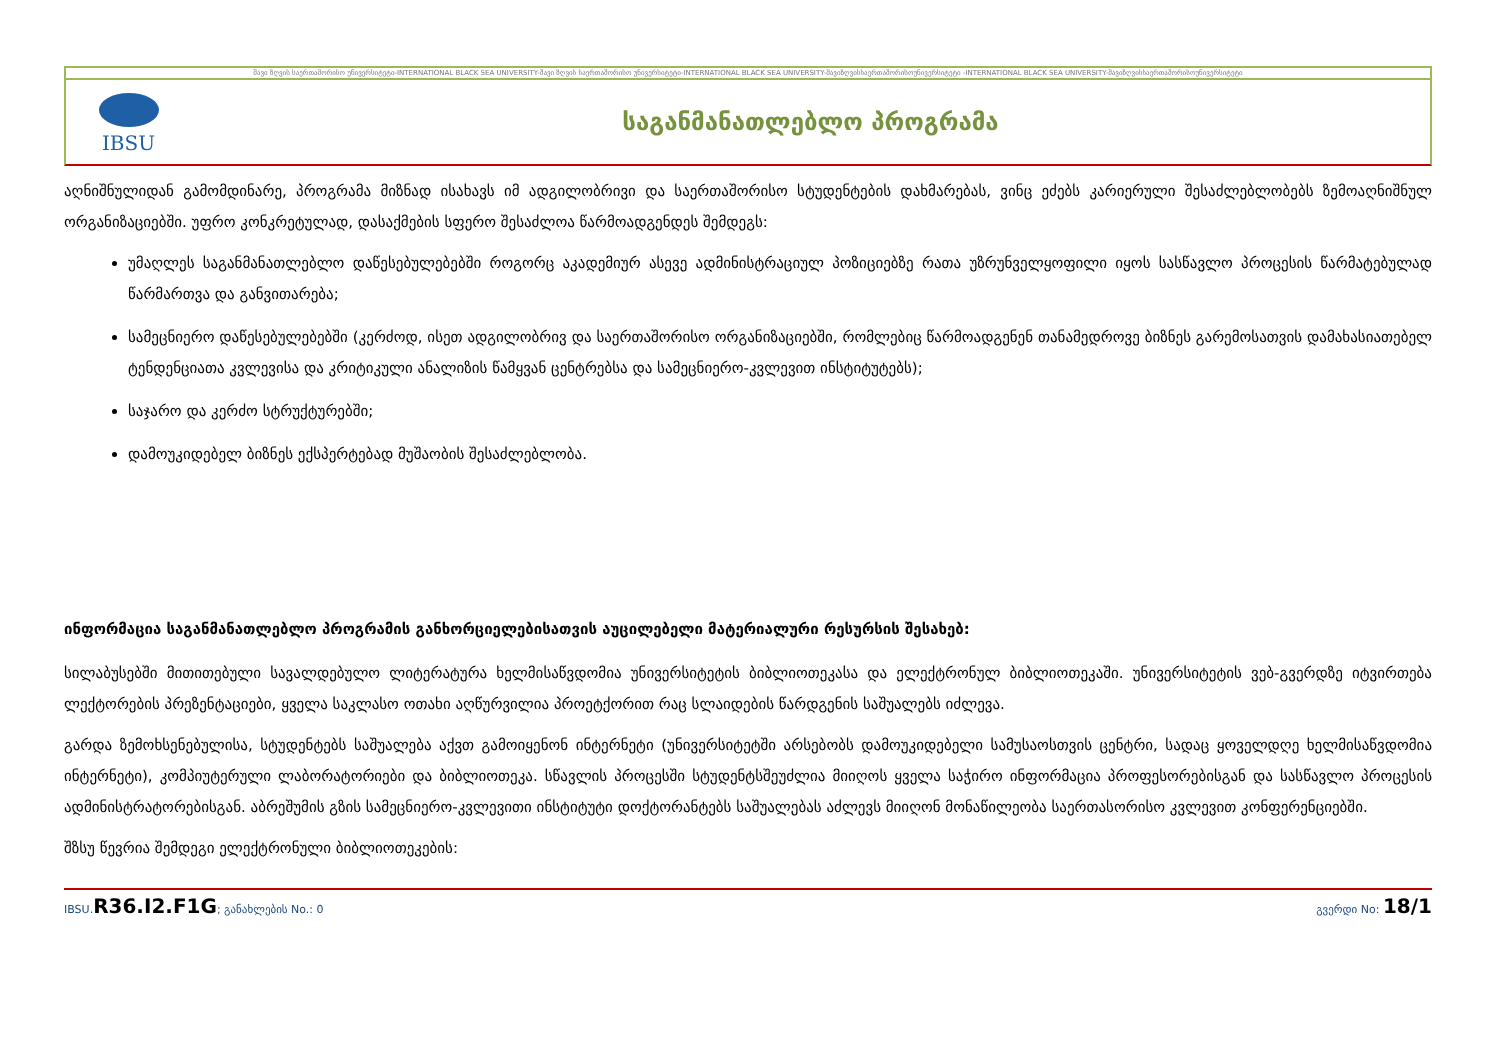შავი ზღვის საერთაშორისო უნივერსიტეტი-INTERNATIONAL BLACK SEA UNIVERSITY-შავი ზღვის საერთაშორისო უნივერსიტეტი-INTERNATIONAL BLACK SEA UNIVERSITY-შავიზღვისსაერთაშორისოუნივერსიტეტი -INTERNATIONAL BLACK SEA UNIVERSITY-შავიზღვისსაერთაშორისოუნივერსიტეტი
IBSU
საგანმანათლებლო პროგრამა
აღნიშნულიდან გამომდინარე, პროგრამა მიზნად ისახავს იმ ადგილობრივი და საერთაშორისო სტუდენტების დახმარებას, ვინც ეძებს კარიერული შესაძლებლობებს ზემოაღნიშნულ ორგანიზაციებში. უფრო კონკრეტულად, დასაქმების სფერო შესაძლოა წარმოადგენდეს შემდეგს:
უმაღლეს საგანმანათლებლო დაწესებულებებში როგორც აკადემიურ ასევე ადმინისტრაციულ პოზიციებზე რათა უზრუნველყოფილი იყოს სასწავლო პროცესის წარმატებულად წარმართვა და განვითარება;
სამეცნიერო დაწესებულებებში (კერძოდ, ისეთ ადგილობრივ და საერთაშორისო ორგანიზაციებში, რომლებიც წარმოადგენენ თანამედროვე ბიზნეს გარემოსათვის დამახასიათებელ ტენდენციათა კვლევისა და კრიტიკული ანალიზის წამყვან ცენტრებსა და სამეცნიერო-კვლევით ინსტიტუტებს);
საჯარო და კერძო სტრუქტურებში;
დამოუკიდებელ ბიზნეს ექსპერტებად მუშაობის შესაძლებლობა.
ინფორმაცია საგანმანათლებლო პროგრამის განხორციელებისათვის აუცილებელი მატერიალური რესურსის შესახებ:
სილაბუსებში მითითებული სავალდებულო ლიტერატურა ხელმისაწვდომია უნივერსიტეტის ბიბლიოთეკასა და ელექტრონულ ბიბლიოთეკაში. უნივერსიტეტის ვებ-გვერდზე იტვირთება ლექტორების პრეზენტაციები, ყველა საკლასო ოთახი აღწურვილია პროეტქორით რაც სლაიდების წარდგენის საშუალებს იძლევა.
გარდა ზემოხსენებულისა, სტუდენტებს საშუალება აქვთ გამოიყენონ ინტერნეტი (უნივერსიტეტში არსებობს დამოუკიდებელი სამუსაოსთვის ცენტრი, სადაც ყოველდღე ხელმისაწვდომია ინტერნეტი), კომპიუტერული ლაბორატორიები და ბიბლიოთეკა. სწავლის პროცესში სტუდენტსშეუძლია მიიღოს ყველა საჭირო ინფორმაცია პროფესორებისგან და სასწავლო პროცესის ადმინისტრატორებისგან. აბრეშუმის გზის სამეცნიერო-კვლევითი ინსტიტუტი დოქტორანტებს საშუალებას აძლევს მიიღონ მონაწილეობა საერთასორისო კვლევით კონფერენციებში.
შზსუ წევრია შემდეგი ელექტრონული ბიბლიოთეკების:
IBSU.R36.I2.F1G; განახლების No.: 0 გვერდი No: 18/1